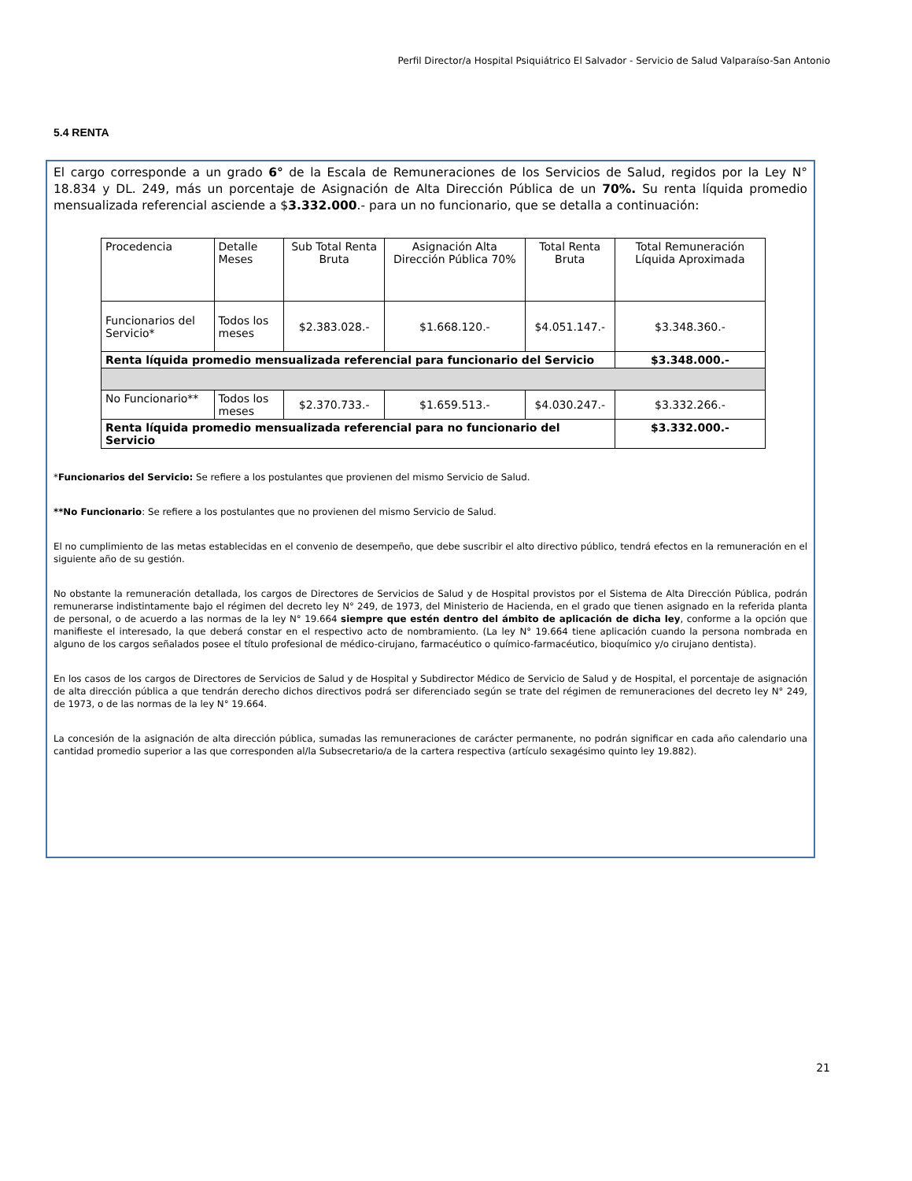Perfil Director/a Hospital Psiquiátrico El Salvador - Servicio de Salud Valparaíso-San Antonio
5.4 RENTA
El cargo corresponde a un grado 6° de la Escala de Remuneraciones de los Servicios de Salud, regidos por la Ley N° 18.834 y DL. 249, más un porcentaje de Asignación de Alta Dirección Pública de un 70%. Su renta líquida promedio mensualizada referencial asciende a $3.332.000.- para un no funcionario, que se detalla a continuación:
| Procedencia | Detalle Meses | Sub Total Renta Bruta | Asignación Alta Dirección Pública 70% | Total Renta Bruta | Total Remuneración Líquida Aproximada |
| Funcionarios del Servicio* | Todos los meses | $2.383.028.- | $1.668.120.- | $4.051.147.- | $3.348.360.- |
| Renta líquida promedio mensualizada referencial para funcionario del Servicio | | | | | $3.348.000.- |
| No Funcionario** | Todos los meses | $2.370.733.- | $1.659.513.- | $4.030.247.- | $3.332.266.- |
| Renta líquida promedio mensualizada referencial para no funcionario del Servicio | | | | | $3.332.000.- |
*Funcionarios del Servicio: Se refiere a los postulantes que provienen del mismo Servicio de Salud.
**No Funcionario: Se refiere a los postulantes que no provienen del mismo Servicio de Salud.
El no cumplimiento de las metas establecidas en el convenio de desempeño, que debe suscribir el alto directivo público, tendrá efectos en la remuneración en el siguiente año de su gestión.
No obstante la remuneración detallada, los cargos de Directores de Servicios de Salud y de Hospital provistos por el Sistema de Alta Dirección Pública, podrán remunerarse indistintamente bajo el régimen del decreto ley N° 249, de 1973, del Ministerio de Hacienda, en el grado que tienen asignado en la referida planta de personal, o de acuerdo a las normas de la ley N° 19.664 siempre que estén dentro del ámbito de aplicación de dicha ley, conforme a la opción que manifieste el interesado, la que deberá constar en el respectivo acto de nombramiento. (La ley N° 19.664 tiene aplicación cuando la persona nombrada en alguno de los cargos señalados posee el título profesional de médico-cirujano, farmacéutico o químico-farmacéutico, bioquímico y/o cirujano dentista).
En los casos de los cargos de Directores de Servicios de Salud y de Hospital y Subdirector Médico de Servicio de Salud y de Hospital, el porcentaje de asignación de alta dirección pública a que tendrán derecho dichos directivos podrá ser diferenciado según se trate del régimen de remuneraciones del decreto ley N° 249, de 1973, o de las normas de la ley N° 19.664.
La concesión de la asignación de alta dirección pública, sumadas las remuneraciones de carácter permanente, no podrán significar en cada año calendario una cantidad promedio superior a las que corresponden al/la Subsecretario/a de la cartera respectiva (artículo sexagésimo quinto ley 19.882).
21